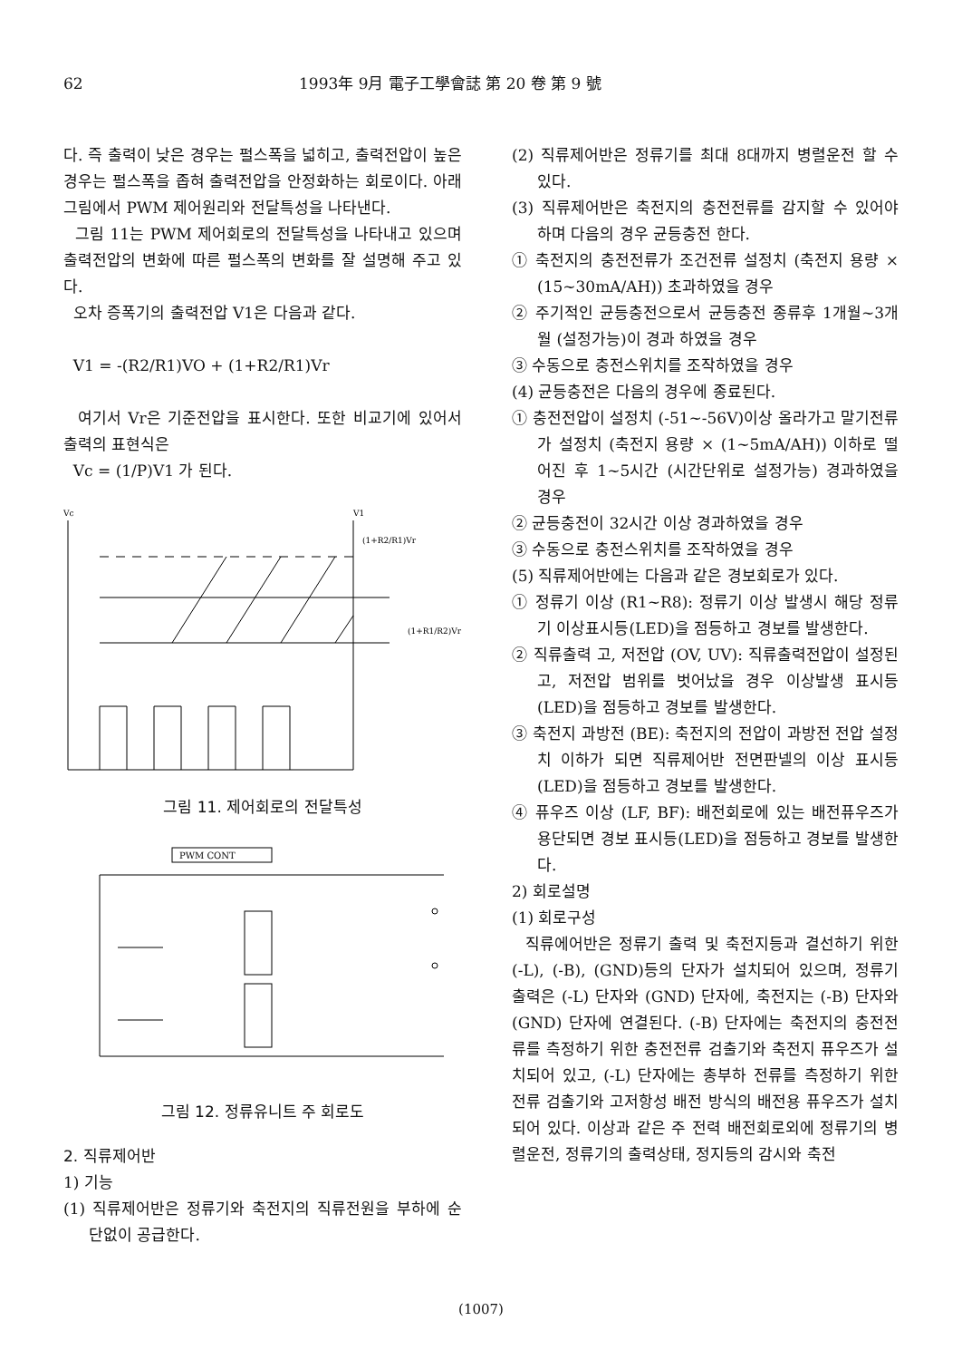62 1993年 9月 電子工學會誌 第 20 卷 第 9 號
다. 즉 출력이 낮은 경우는 펄스폭을 넓히고, 출력전압이 높은 경우는 펄스폭을 좁혀 출력전압을 안정화하는 회로이다. 아래 그림에서 PWM 제어원리와 전달특성을 나타낸다.
그림 11는 PWM 제어회로의 전달특성을 나타내고 있으며 출력전압의 변화에 따른 펄스폭의 변화를 잘 설명해 주고 있다.
오차 증폭기의 출력전압 V1은 다음과 같다.
V1 = -(R2/R1)VO + (1+R2/R1)Vr
여기서 Vr은 기준전압을 표시한다. 또한 비교기에 있어서 출력의 표현식은
Vc = (1/P)V1 가 된다.
Vc
V1
(1+R2/R1)Vr
(1+R1/R2)Vr
그림 11. 제어회로의 전달특성
PWM CONT
그림 12. 정류유니트 주 회로도
2. 직류제어반
1) 기능
(1) 직류제어반은 정류기와 축전지의 직류전원을 부하에 순단없이 공급한다.
(2) 직류제어반은 정류기를 최대 8대까지 병렬운전 할 수 있다.
(3) 직류제어반은 축전지의 충전전류를 감지할 수 있어야 하며 다음의 경우 균등충전 한다.
① 축전지의 충전전류가 조건전류 설정치 (축전지 용량 × (15~30mA/AH)) 초과하였을 경우
② 주기적인 균등충전으로서 균등충전 종류후 1개월~3개월 (설정가능)이 경과 하였을 경우
③ 수동으로 충전스위치를 조작하였을 경우
(4) 균등충전은 다음의 경우에 종료된다.
① 충전전압이 설정치 (-51~-56V)이상 올라가고 말기전류가 설정치 (축전지 용량 × (1~5mA/AH)) 이하로 떨어진 후 1~5시간 (시간단위로 설정가능) 경과하였을 경우
② 균등충전이 32시간 이상 경과하였을 경우
③ 수동으로 충전스위치를 조작하였을 경우
(5) 직류제어반에는 다음과 같은 경보회로가 있다.
① 정류기 이상 (R1~R8): 정류기 이상 발생시 해당 정류기 이상표시등(LED)을 점등하고 경보를 발생한다.
② 직류출력 고, 저전압 (OV, UV): 직류출력전압이 설정된 고, 저전압 범위를 벗어났을 경우 이상발생 표시등(LED)을 점등하고 경보를 발생한다.
③ 축전지 과방전 (BE): 축전지의 전압이 과방전 전압 설정치 이하가 되면 직류제어반 전면판넬의 이상 표시등(LED)을 점등하고 경보를 발생한다.
④ 퓨우즈 이상 (LF, BF): 배전회로에 있는 배전퓨우즈가 용단되면 경보 표시등(LED)을 점등하고 경보를 발생한다.
2) 회로설명
(1) 회로구성
직류에어반은 정류기 출력 및 축전지등과 결선하기 위한 (-L), (-B), (GND)등의 단자가 설치되어 있으며, 정류기 출력은 (-L) 단자와 (GND) 단자에, 축전지는 (-B) 단자와 (GND) 단자에 연결된다. (-B) 단자에는 축전지의 충전전류를 측정하기 위한 충전전류 검출기와 축전지 퓨우즈가 설치되어 있고, (-L) 단자에는 총부하 전류를 측정하기 위한 전류 검출기와 고저항성 배전 방식의 배전용 퓨우즈가 설치되어 있다. 이상과 같은 주 전력 배전회로외에 정류기의 병렬운전, 정류기의 출력상태, 정지등의 감시와 축전
(1007)